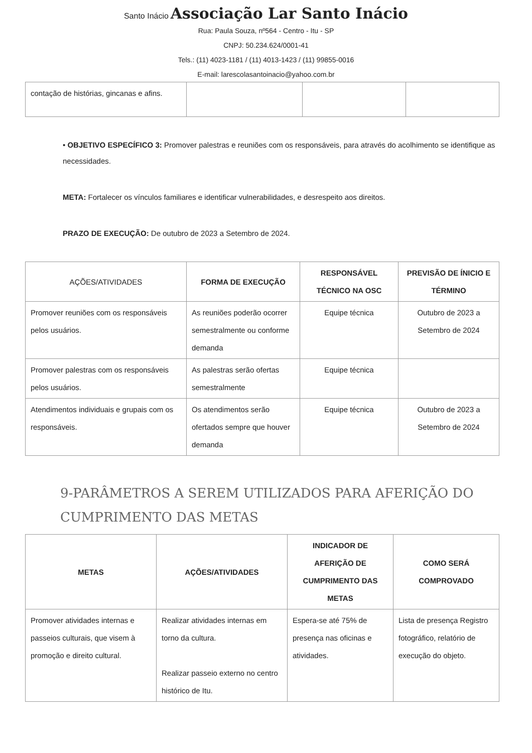Santo Inácio Associação Lar Santo Inácio
Rua: Paula Souza, nº564 - Centro - Itu - SP
CNPJ: 50.234.624/0001-41
Tels.: (11) 4023-1181 / (11) 4013-1423 / (11) 99855-0016
E-mail: larescolasantoinacio@yahoo.com.br
| contação de histórias, gincanas e afins. | | | |
• OBJETIVO ESPECÍFICO 3: Promover palestras e reuniões com os responsáveis, para através do acolhimento se identifique as necessidades.
META: Fortalecer os vínculos familiares e identificar vulnerabilidades, e desrespeito aos direitos.
PRAZO DE EXECUÇÃO: De outubro de 2023 a Setembro de 2024.
| AÇÕES/ATIVIDADES | FORMA DE EXECUÇÃO | RESPONSÁVEL TÉCNICO NA OSC | PREVISÃO DE ÍNICIO E TÉRMINO |
| --- | --- | --- | --- |
| Promover reuniões com os responsáveis pelos usuários. | As reuniões poderão ocorrer semestralmente ou conforme demanda | Equipe técnica | Outubro de 2023 a Setembro de 2024 |
| Promover palestras com os responsáveis pelos usuários. | As palestras serão ofertas semestralmente | Equipe técnica | |
| Atendimentos individuais e grupais com os responsáveis. | Os atendimentos serão ofertados sempre que houver demanda | Equipe técnica | Outubro de 2023 a Setembro de 2024 |
9-PARÂMETROS A SEREM UTILIZADOS PARA AFERIÇÃO DO CUMPRIMENTO DAS METAS
| METAS | AÇÕES/ATIVIDADES | INDICADOR DE AFERIÇÃO DE CUMPRIMENTO DAS METAS | COMO SERÁ COMPROVADO |
| --- | --- | --- | --- |
| Promover atividades internas e passeios culturais, que visem à promoção e direito cultural. | Realizar atividades internas em torno da cultura. Realizar passeio externo no centro histórico de Itu. | Espera-se até 75% de presença nas oficinas e atividades. | Lista de presença Registro fotográfico, relatório de execução do objeto. |